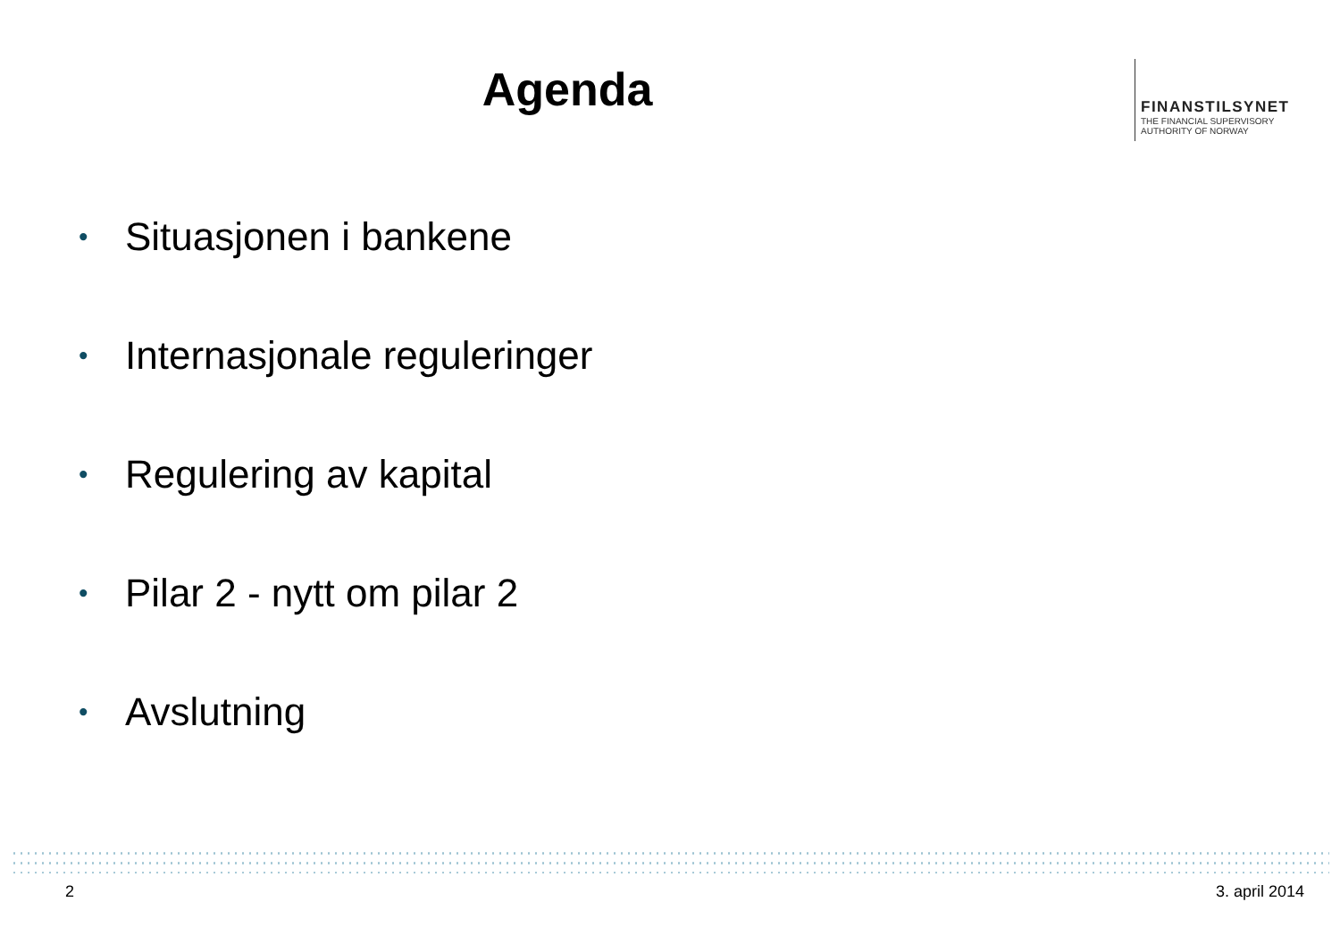Agenda
FINANSTILSYNET
THE FINANCIAL SUPERVISORY
AUTHORITY OF NORWAY
• Situasjonen i bankene
• Internasjonale reguleringer
• Regulering av kapital
• Pilar 2 - nytt om pilar 2
• Avslutning
2 3. april 2014